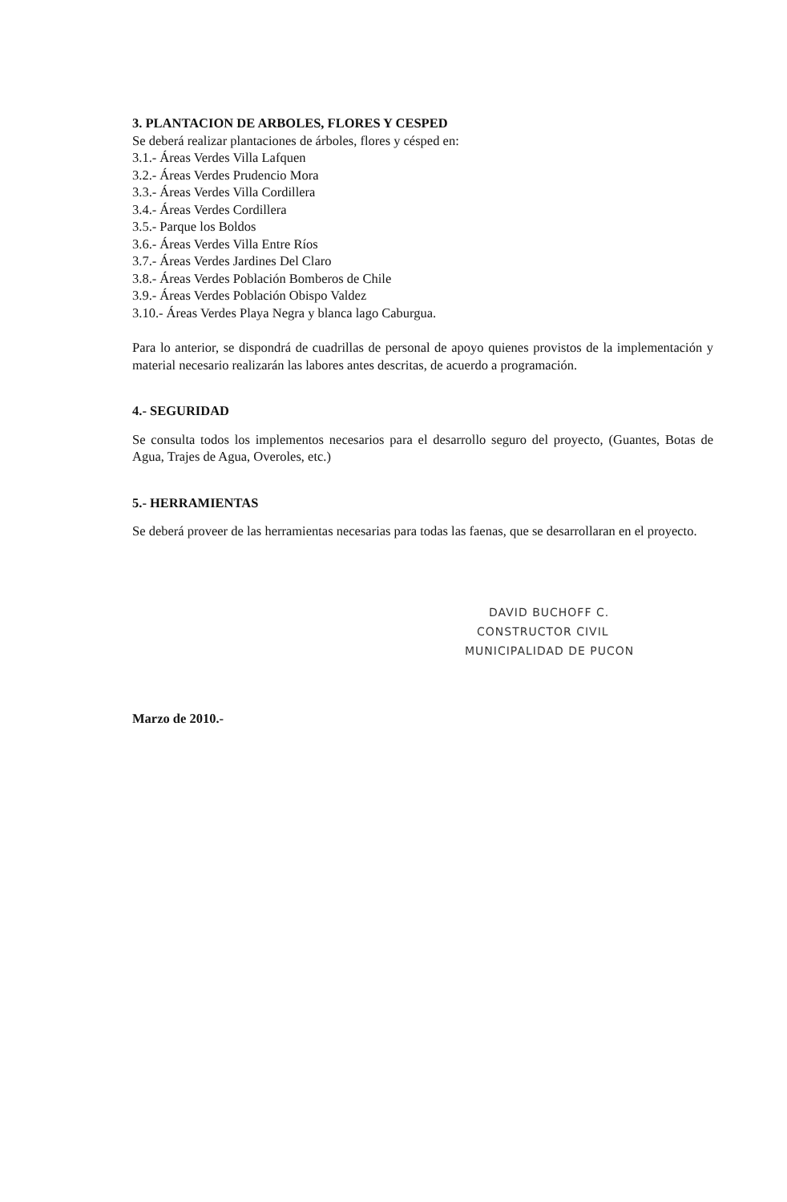3. PLANTACION DE ARBOLES, FLORES Y CESPED
Se deberá realizar plantaciones de árboles, flores y césped en:
3.1.- Áreas Verdes Villa Lafquen
3.2.- Áreas Verdes Prudencio Mora
3.3.- Áreas Verdes Villa Cordillera
3.4.- Áreas Verdes Cordillera
3.5.- Parque los Boldos
3.6.- Áreas Verdes Villa Entre Ríos
3.7.- Áreas Verdes Jardines Del Claro
3.8.- Áreas Verdes Población Bomberos de Chile
3.9.- Áreas Verdes Población Obispo Valdez
3.10.- Áreas Verdes Playa Negra y blanca lago Caburgua.
Para lo anterior, se dispondrá de cuadrillas de personal de apoyo quienes provistos de la implementación y material necesario realizarán las labores antes descritas, de acuerdo a programación.
4.- SEGURIDAD
Se consulta todos los implementos necesarios para el desarrollo seguro del proyecto, (Guantes, Botas de Agua, Trajes de Agua, Overoles, etc.)
5.- HERRAMIENTAS
Se deberá proveer de las herramientas necesarias para todas las faenas, que se desarrollaran en el proyecto.
DAVID BUCHOFF C.
CONSTRUCTOR CIVIL
MUNICIPALIDAD DE PUCON
Marzo de 2010.-